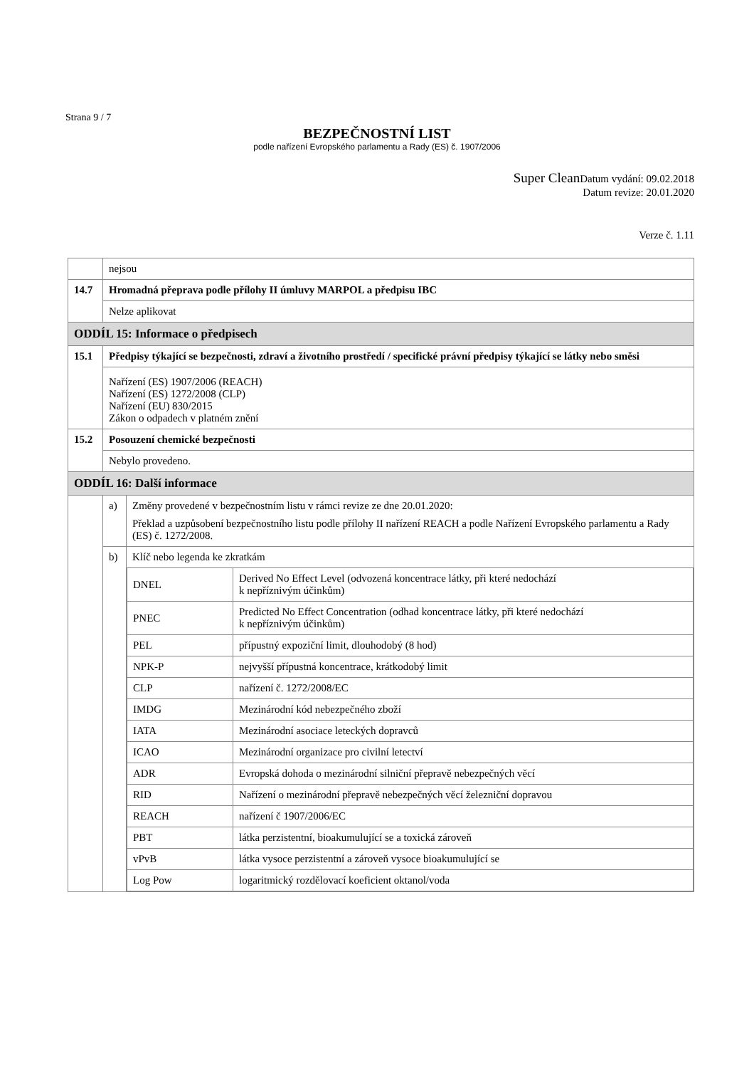Strana 9 / 7
BEZPEČNOSTNÍ LIST
podle nařízení Evropského parlamentu a Rady (ES) č. 1907/2006
Super Clean Datum vydání: 09.02.2018
Datum revize: 20.01.2020
Verze č. 1.11
| | nejsou | |
| 14.7 | Hromadná přeprava podle přílohy II úmluvy MARPOL a předpisu IBC | |
| | Nelze aplikovat | |
| ODDÍL 15: Informace o předpisech | | |
| 15.1 | Předpisy týkající se bezpečnosti, zdraví a životního prostředí / specifické právní předpisy týkající se látky nebo směsi | |
| | Nařízení (ES) 1907/2006 (REACH) Nařízení (ES) 1272/2008 (CLP) Nařízení (EU) 830/2015 Zákon o odpadech v platném znění | |
| 15.2 | Posouzení chemické bezpečnosti | |
| | Nebylo provedeno. | |
| ODDÍL 16: Další informace | | |
| | a) | Změny provedené v bezpečnostním listu v rámci revize ze dne 20.01.2020: Překlad a uzpůsobení bezpečnostního listu podle přílohy II nařízení REACH a podle Nařízení Evropského parlamentu a Rady (ES) č. 1272/2008. |
| | b) | Klíč nebo legenda ke zkratkám / DNEL / Derived No Effect Level (odvozená koncentrace látky, při které nedochází k nepříznivým účinkům) / / PNEC / Predicted No Effect Concentration (odhad koncentrace látky, při které nedochází k nepříznivým účinkům) / / PEL / přípustný expoziční limit, dlouhodobý (8 hod) / / NPK-P / nejvyšší přípustná koncentrace, krátkodobý limit / / CLP / nařízení č. 1272/2008/EC / / IMDG / Mezinárodní kód nebezpečného zboží / / IATA / Mezinárodní asociace leteckých dopravců / / ICAO / Mezinárodní organizace pro civilní letectví / / ADR / Evropská dohoda o mezinárodní silniční přepravě nebezpečných věcí / / RID / Nařízení o mezinárodní přepravě nebezpečných věcí železniční dopravou / / REACH / nařízení č 1907/2006/EC / / PBT / látka perzistentní, bioakumulující se a toxická zároveň / / vPvB / látka vysoce perzistentní a zároveň vysoce bioakumulující se / / Log Pow / logaritmický rozdělovací koeficient oktanol/voda / |